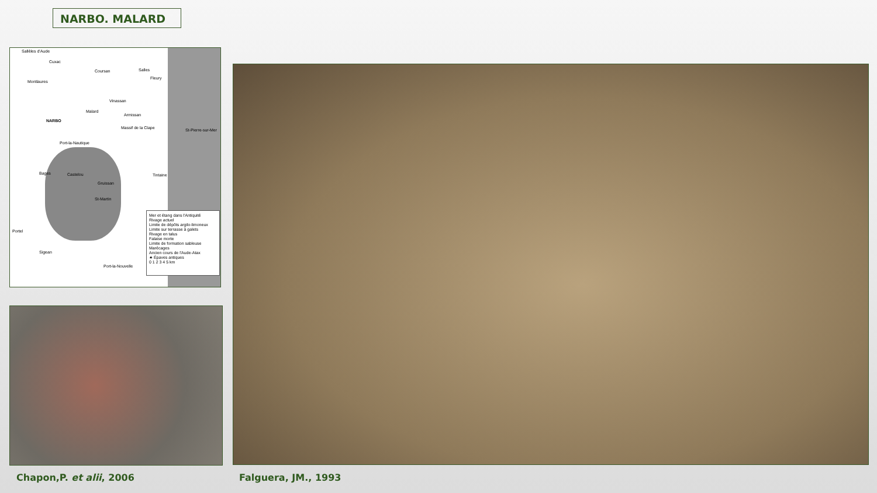NARBO. MALARD
Sallèles d'Aude
Cuxac
Coursan Salles
Fleury
Montlaures
Vinassan
Malard
Armissan
NARBO
Massif de la Clape St-Pierre-sur-Mer
Port-la-Nautique
Bages Castelou Tintaine
Gruissan
St-Martin
Portel
Sigean
Port-la-Nouvelle
Mer et étang dans l'Antiquité
Rivage actuel
Limite de dépôts argilo-limoneux
Limite sur terrasse à galets
Rivage en talus
Falaise morte
Limite de formation sableuse
Marécages
Ancien cours de l'Aude-Atax
★ Épaves antiques
0 1 2 3 4 5 km
Chapon,P. et alii, 2006 Falguera, JM., 1993